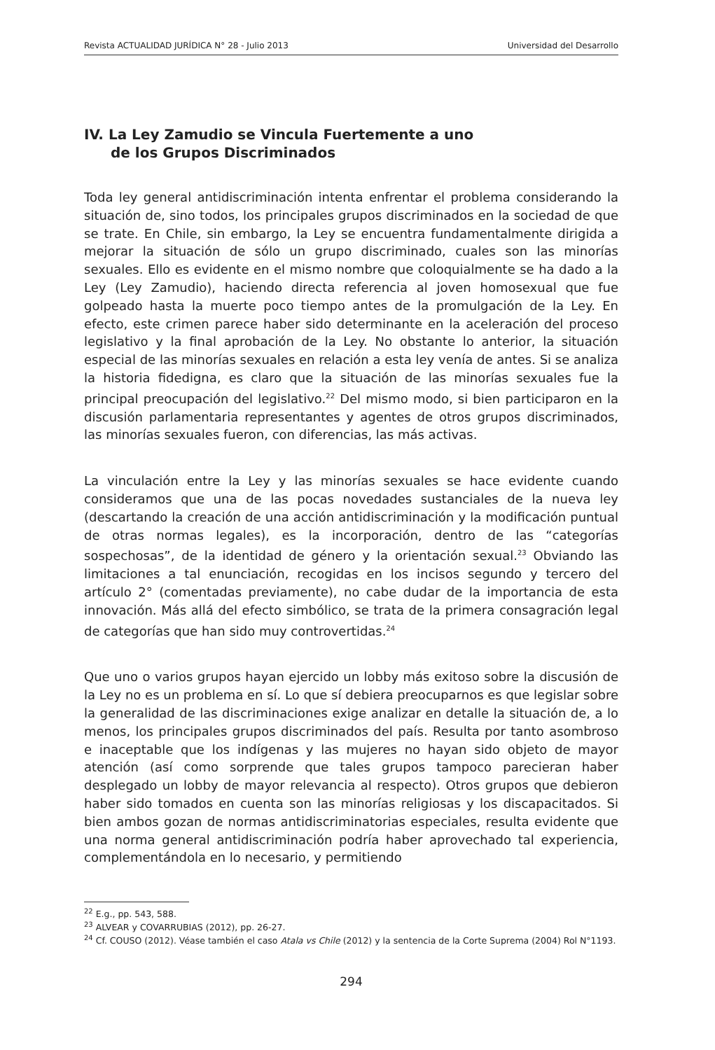Revista ACTUALIDAD JURÍDICA N° 28 - Julio 2013 Universidad del Desarrollo
IV. La Ley Zamudio se Vincula Fuertemente a uno
de los Grupos Discriminados
Toda ley general antidiscriminación intenta enfrentar el problema considerando la situación de, sino todos, los principales grupos discriminados en la sociedad de que se trate. En Chile, sin embargo, la Ley se encuentra fundamentalmente dirigida a mejorar la situación de sólo un grupo discriminado, cuales son las minorías sexuales. Ello es evidente en el mismo nombre que coloquialmente se ha dado a la Ley (Ley Zamudio), haciendo directa referencia al joven homosexual que fue golpeado hasta la muerte poco tiempo antes de la promulgación de la Ley. En efecto, este crimen parece haber sido determinante en la aceleración del proceso legislativo y la final aprobación de la Ley. No obstante lo anterior, la situación especial de las minorías sexuales en relación a esta ley venía de antes. Si se analiza la historia fidedigna, es claro que la situación de las minorías sexuales fue la principal preocupación del legislativo.<sup>22</sup> Del mismo modo, si bien participaron en la discusión parlamentaria representantes y agentes de otros grupos discriminados, las minorías sexuales fueron, con diferencias, las más activas.
La vinculación entre la Ley y las minorías sexuales se hace evidente cuando consideramos que una de las pocas novedades sustanciales de la nueva ley (descartando la creación de una acción antidiscriminación y la modificación puntual de otras normas legales), es la incorporación, dentro de las “categorías sospechosas”, de la identidad de género y la orientación sexual.<sup>23</sup> Obviando las limitaciones a tal enunciación, recogidas en los incisos segundo y tercero del artículo 2° (comentadas previamente), no cabe dudar de la importancia de esta innovación. Más allá del efecto simbólico, se trata de la primera consagración legal de categorías que han sido muy controvertidas.<sup>24</sup>
Que uno o varios grupos hayan ejercido un lobby más exitoso sobre la discusión de la Ley no es un problema en sí. Lo que sí debiera preocuparnos es que legislar sobre la generalidad de las discriminaciones exige analizar en detalle la situación de, a lo menos, los principales grupos discriminados del país. Resulta por tanto asombroso e inaceptable que los indígenas y las mujeres no hayan sido objeto de mayor atención (así como sorprende que tales grupos tampoco parecieran haber desplegado un lobby de mayor relevancia al respecto). Otros grupos que debieron haber sido tomados en cuenta son las minorías religiosas y los discapacitados. Si bien ambos gozan de normas antidiscriminatorias especiales, resulta evidente que una norma general antidiscriminación podría haber aprovechado tal experiencia, complementándola en lo necesario, y permitiendo
<sup>22</sup> E.g., pp. 543, 588.
<sup>23</sup> ALVEAR y COVARRUBIAS (2012), pp. 26-27.
<sup>24</sup> Cf. COUSO (2012). Véase también el caso Atala vs Chile (2012) y la sentencia de la Corte Suprema (2004) Rol N°1193.
294